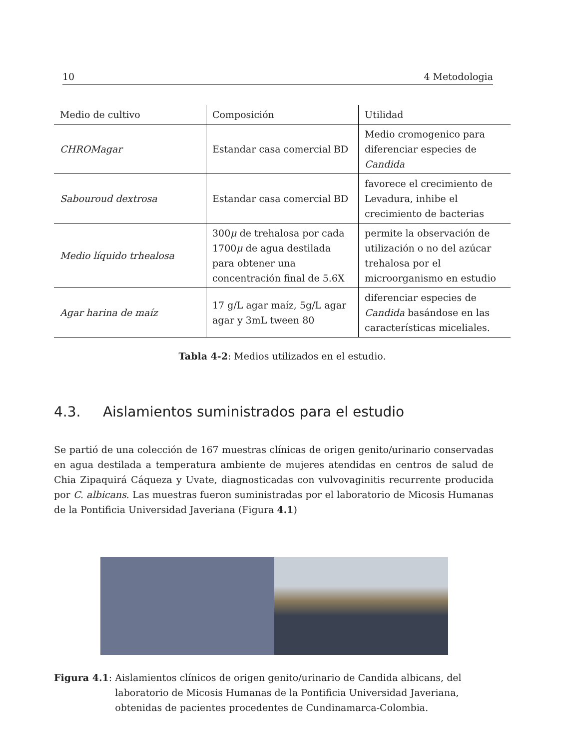10 4 Metodologia
| Medio de cultivo | Composición | Utilidad |
| CHROMagar | Estandar casa comercial BD | Medio cromogenico para diferenciar especies de Candida |
| Sabouroud dextrosa | Estandar casa comercial BD | favorece el crecimiento de Levadura, inhibe el crecimiento de bacterias |
| Medio líquido trhealosa | 300 μ de trehalosa por cada 1700 μ de agua destilada para obtener una concentración final de 5.6X | permite la observación de utilización o no del azúcar trehalosa por el microorganismo en estudio |
| Agar harina de maíz | 17 g/L agar maíz, 5g/L agar agar y 3mL tween 80 | diferenciar especies de Candida basándose en las características miceliales. |
Tabla 4-2: Medios utilizados en el estudio.
4.3. Aislamientos suministrados para el estudio
Se partió de una colección de 167 muestras clínicas de origen genito/urinario conservadas en agua destilada a temperatura ambiente de mujeres atendidas en centros de salud de Chia Zipaquirá Cáqueza y Uvate, diagnosticadas con vulvovaginitis recurrente producida por C. albicans. Las muestras fueron suministradas por el laboratorio de Micosis Humanas de la Pontificia Universidad Javeriana (Figura 4.1)
Figura 4.1: Aislamientos clínicos de origen genito/urinario de Candida albicans, del laboratorio de Micosis Humanas de la Pontificia Universidad Javeriana, obtenidas de pacientes procedentes de Cundinamarca-Colombia.